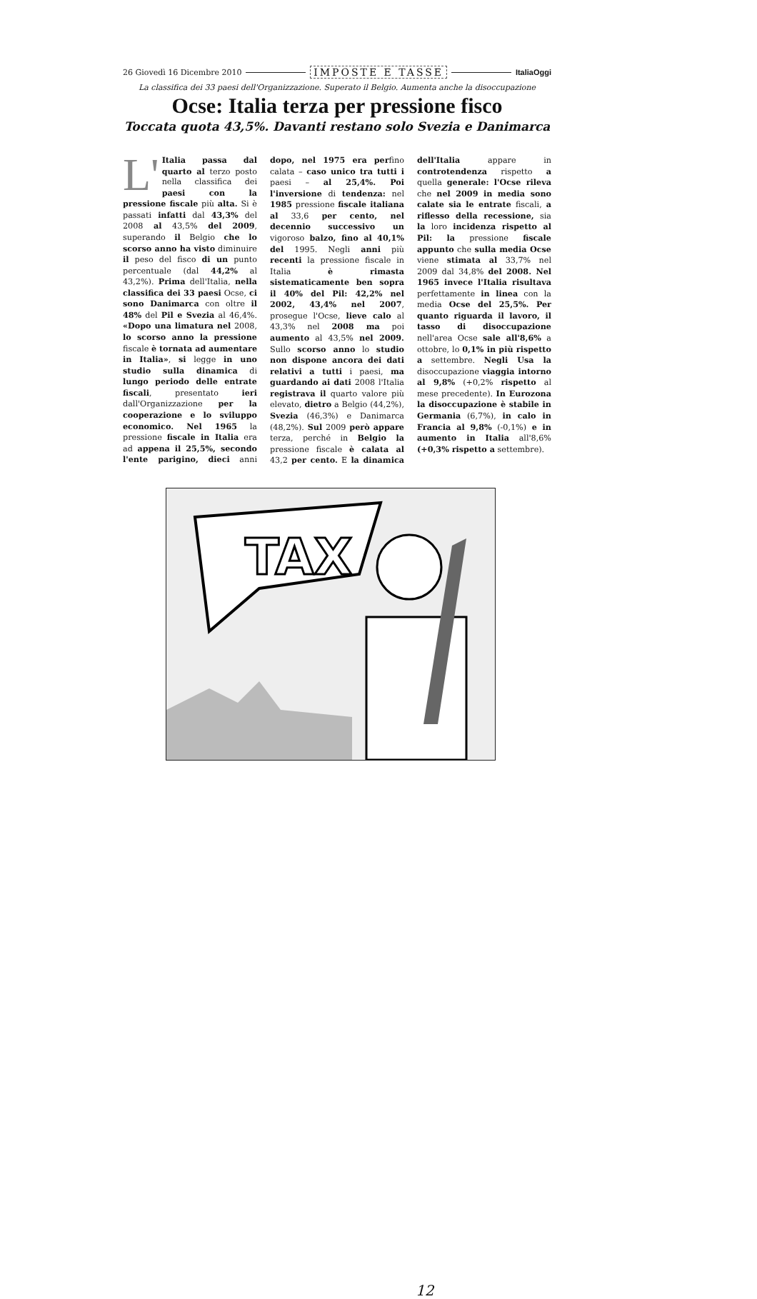26 Giovedì 16 Dicembre 2010 IMPOSTE E TASSE ItaliaOggi
La classifica dei 33 paesi dell'Organizzazione. Superato il Belgio. Aumenta anche la disoccupazione
Ocse: Italia terza per pressione fisco
Toccata quota 43,5%. Davanti restano solo Svezia e Danimarca
L' Italia passa dal quarto al terzo posto nella classifica dei paesi con la pressione fiscale più alta. Si è passati infatti dal 43,3% del 2008 al 43,5% del 2009, superando il Belgio che lo scorso anno ha visto diminuire il peso del fisco di un punto percentuale (dal 44,2% al 43,2%). Prima dell'Italia, nella classifica dei 33 paesi Ocse, ci sono Danimarca con oltre il 48% del Pil e Svezia al 46,4%. «Dopo una limatura nel 2008, lo scorso anno la pressione fiscale è tornata ad aumentare in Italia», si legge in uno studio sulla dinamica di lungo periodo delle entrate fiscali, presentato ieri dall'Organizzazione per la cooperazione e lo sviluppo economico. Nel 1965 la pressione fiscale in Italia era ad appena il 25,5%, secondo l'ente parigino, dieci anni dopo, nel 1975 era perfino calata – caso unico tra tutti i paesi – al 25,4%. Poi l'inversione di tendenza: nel 1985 pressione fiscale italiana al 33,6 per cento, nel decennio successivo un vigoroso balzo, fino al 40,1% del 1995. Negli anni più recenti la pressione fiscale in Italia è rimasta sistematicamente ben sopra il 40% del Pil: 42,2% nel 2002, 43,4% nel 2007, prosegue l'Ocse, lieve calo al 43,3% nel 2008 ma poi aumento al 43,5% nel 2009. Sullo scorso anno lo studio non dispone ancora dei dati relativi a tutti i paesi, ma guardando ai dati 2008 l'Italia registrava il quarto valore più elevato, dietro a Belgio (44,2%), Svezia (46,3%) e Danimarca (48,2%). Sul 2009 però appare terza, perché in Belgio la pressione fiscale è calata al 43,2 per cento. E la dinamica dell'Italia appare in controtendenza rispetto a quella generale: l'Ocse rileva che nel 2009 in media sono calate sia le entrate fiscali, a riflesso della recessione, sia la loro incidenza rispetto al Pil: la pressione fiscale appunto che sulla media Ocse viene stimata al 33,7% nel 2009 dal 34,8% del 2008. Nel 1965 invece l'Italia risultava perfettamente in linea con la media Ocse del 25,5%. Per quanto riguarda il lavoro, il tasso di disoccupazione nell'area Ocse sale all'8,6% a ottobre, lo 0,1% in più rispetto a settembre. Negli Usa la disoccupazione viaggia intorno al 9,8% (+0,2% rispetto al mese precedente). In Eurozona la disoccupazione è stabile in Germania (6,7%), in calo in Francia al 9,8% (-0,1%) e in aumento in Italia all'8,6% (+0,3% rispetto a settembre).
TAX
12